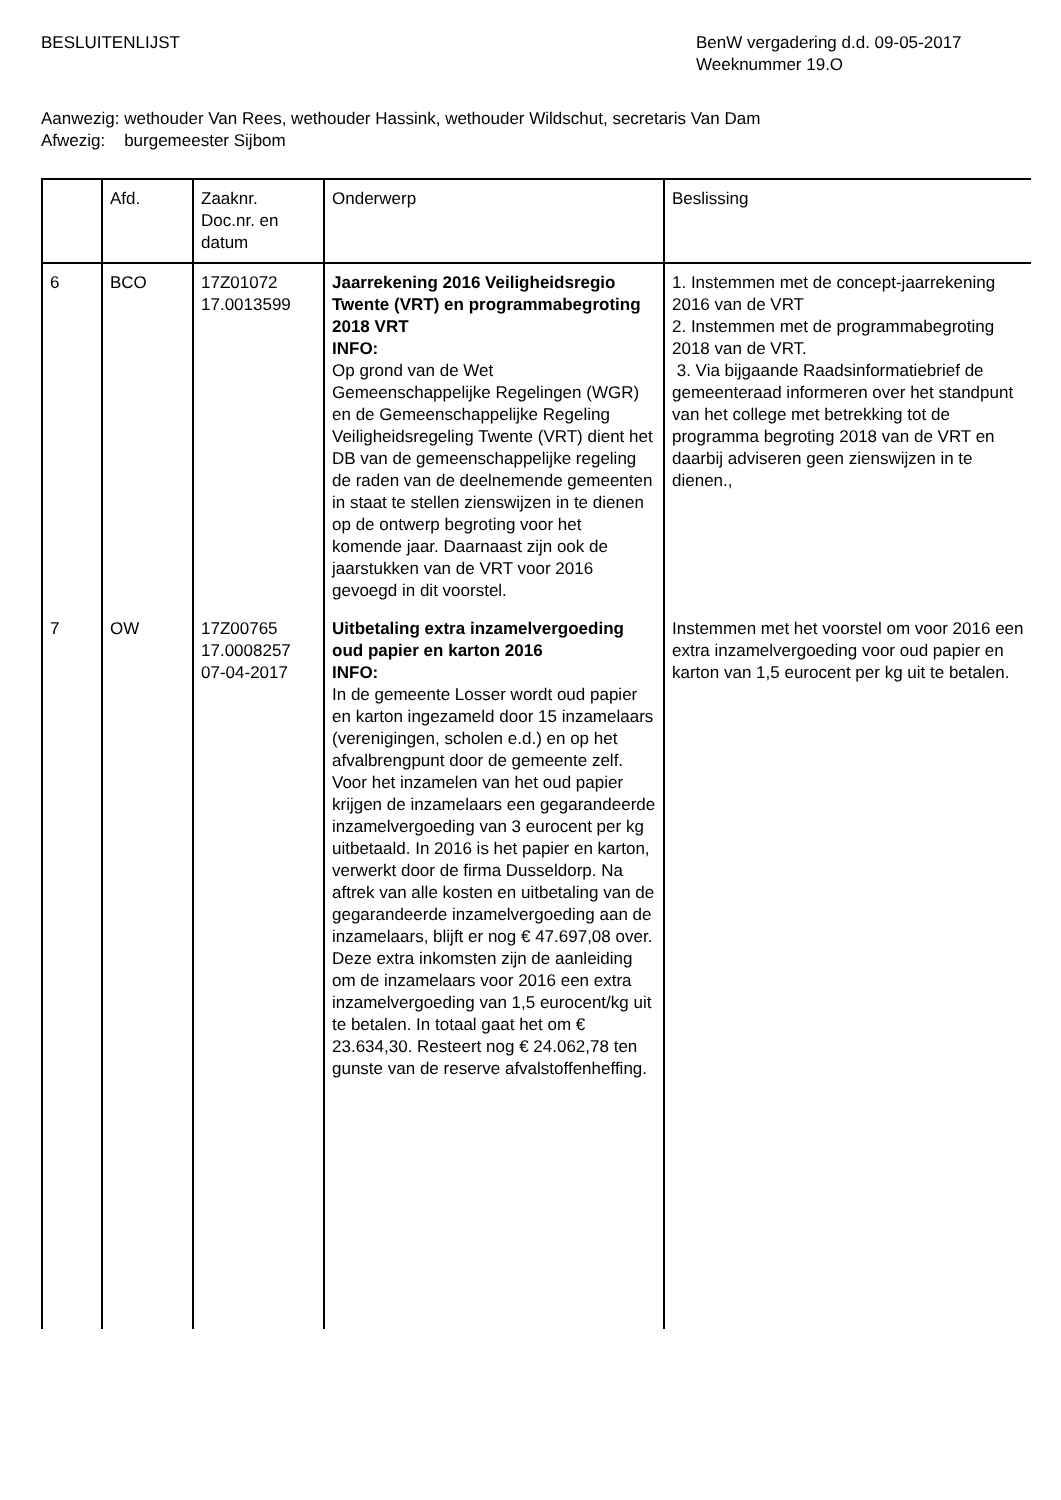BESLUITENLIJST BenW vergadering d.d. 09-05-2017
Weeknummer 19.O
Aanwezig: wethouder Van Rees, wethouder Hassink, wethouder Wildschut, secretaris Van Dam
Afwezig: burgemeester Sijbom
| | Afd. | Zaaknr. Doc.nr. en datum | Onderwerp | Beslissing |
| 6 | BCO | 17Z01072 17.0013599 | Jaarrekening 2016 Veiligheidsregio Twente (VRT) en programmabegroting 2018 VRT INFO: Op grond van de Wet Gemeenschappelijke Regelingen (WGR) en de Gemeenschappelijke Regeling Veiligheidsregeling Twente (VRT) dient het DB van de gemeenschappelijke regeling de raden van de deelnemende gemeenten in staat te stellen zienswijzen in te dienen op de ontwerp begroting voor het komende jaar. Daarnaast zijn ook de jaarstukken van de VRT voor 2016 gevoegd in dit voorstel. | 1. Instemmen met de concept-jaarrekening 2016 van de VRT 2. Instemmen met de programmabegroting 2018 van de VRT. 3. Via bijgaande Raadsinformatiebrief de gemeenteraad informeren over het standpunt van het college met betrekking tot de programma begroting 2018 van de VRT en daarbij adviseren geen zienswijzen in te dienen., |
| 7 | OW | 17Z00765 17.0008257 07-04-2017 | Uitbetaling extra inzamelvergoeding oud papier en karton 2016 INFO: In de gemeente Losser wordt oud papier en karton ingezameld door 15 inzamelaars (verenigingen, scholen e.d.) en op het afvalbrengpunt door de gemeente zelf. Voor het inzamelen van het oud papier krijgen de inzamelaars een gegarandeerde inzamelvergoeding van 3 eurocent per kg uitbetaald. In 2016 is het papier en karton, verwerkt door de firma Dusseldorp. Na aftrek van alle kosten en uitbetaling van de gegarandeerde inzamelvergoeding aan de inzamelaars, blijft er nog € 47.697,08 over. Deze extra inkomsten zijn de aanleiding om de inzamelaars voor 2016 een extra inzamelvergoeding van 1,5 eurocent/kg uit te betalen. In totaal gaat het om € 23.634,30. Resteert nog € 24.062,78 ten gunste van de reserve afvalstoffenheffing. | Instemmen met het voorstel om voor 2016 een extra inzamelvergoeding voor oud papier en karton van 1,5 eurocent per kg uit te betalen. |